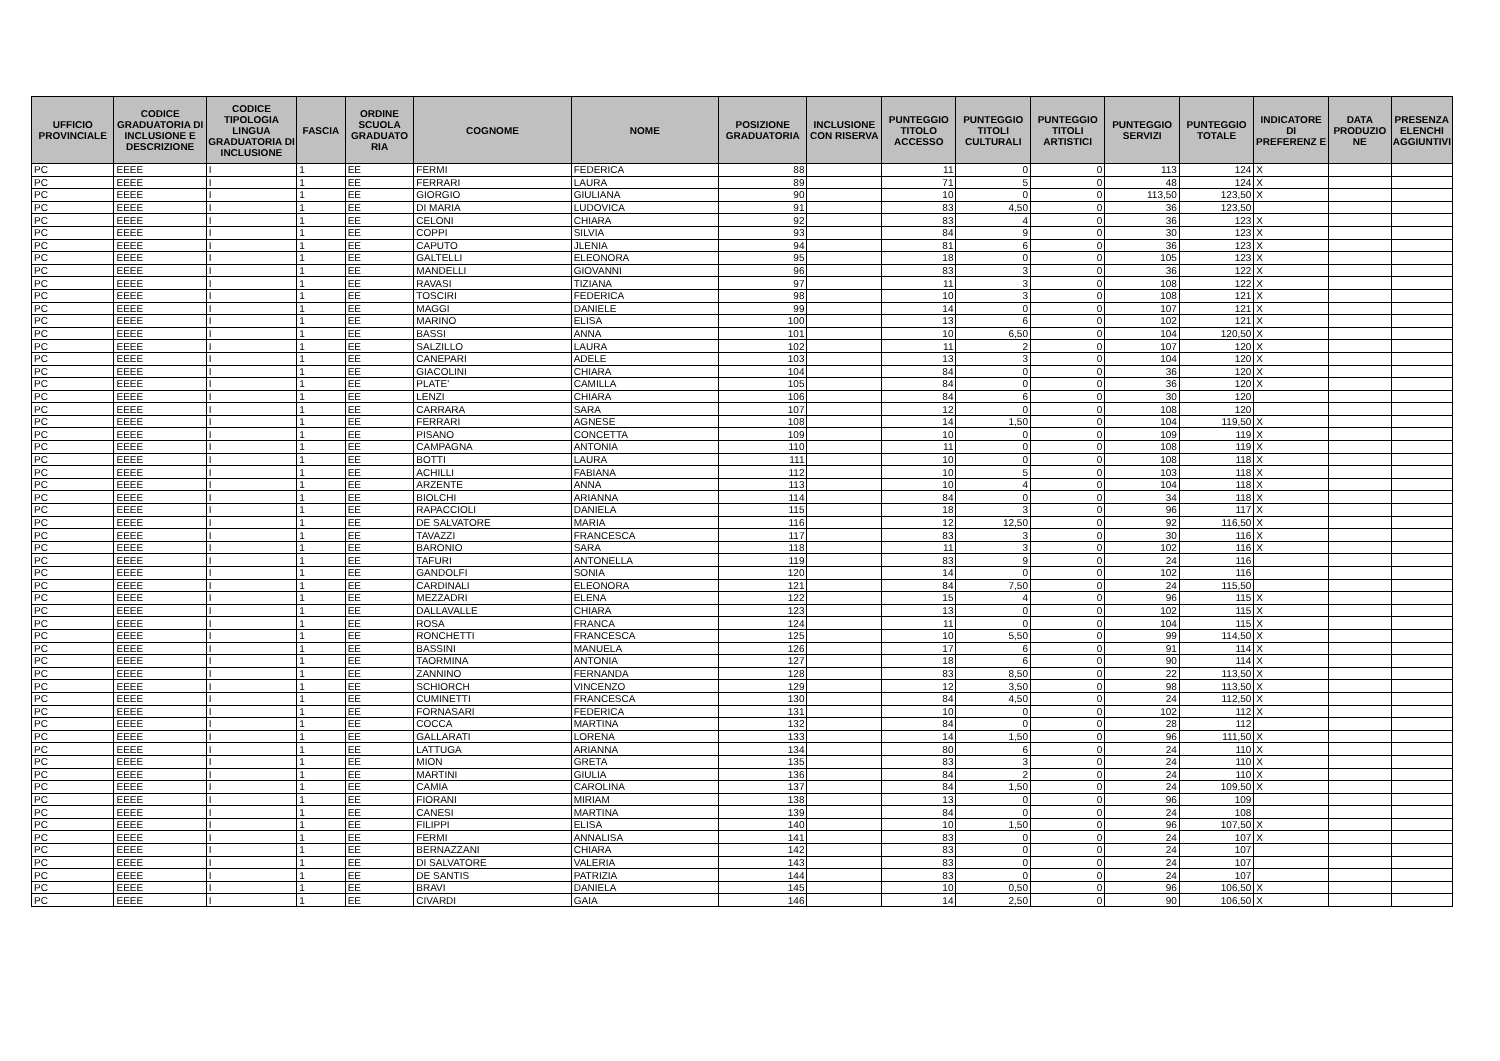| UFFICIO PROVINCIALE | CODICE GRADUATORIA DI INCLUSIONE E DESCRIZIONE | CODICE TIPOLOGIA LINGUA GRADUATORIA DI INCLUSIONE | FASCIA | ORDINE SCUOLA GRADUATO RIA | COGNOME | NOME | POSIZIONE GRADUATORIA | INCLUSIONE CON RISERVA | PUNTEGGIO TITOLO ACCESSO | PUNTEGGIO TITOLI CULTURALI | PUNTEGGIO TITOLI ARTISTICI | PUNTEGGIO SERVIZI | PUNTEGGIO TOTALE | INDICATORE DI PREFERENZ E | DATA PRODUZIO NE | PRESENZA ELENCHI AGGIUNTIVI |
| --- | --- | --- | --- | --- | --- | --- | --- | --- | --- | --- | --- | --- | --- | --- | --- | --- |
| PC | EEEE | I | 1 | EE | FERMI | FEDERICA | 88 | | 11 | 0 | 0 | 113 | 124 | X | | |
| PC | EEEE | I | 1 | EE | FERRARI | LAURA | 89 | | 71 | 5 | 0 | 48 | 124 | X | | |
| PC | EEEE | I | 1 | EE | GIORGIO | GIULIANA | 90 | | 10 | 0 | 0 | 113,50 | 123,50 | X | | |
| PC | EEEE | I | 1 | EE | DI MARIA | LUDOVICA | 91 | | 83 | 4,50 | 0 | 36 | 123,50 | | | |
| PC | EEEE | I | 1 | EE | CELONI | CHIARA | 92 | | 83 | 4 | 0 | 36 | 123 | X | | |
| PC | EEEE | I | 1 | EE | COPPI | SILVIA | 93 | | 84 | 9 | 0 | 30 | 123 | X | | |
| PC | EEEE | I | 1 | EE | CAPUTO | JLENIA | 94 | | 81 | 6 | 0 | 36 | 123 | X | | |
| PC | EEEE | I | 1 | EE | GALTELLI | ELEONORA | 95 | | 18 | 0 | 0 | 105 | 123 | X | | |
| PC | EEEE | I | 1 | EE | MANDELLI | GIOVANNI | 96 | | 83 | 3 | 0 | 36 | 122 | X | | |
| PC | EEEE | I | 1 | EE | RAVASI | TIZIANA | 97 | | 11 | 3 | 0 | 108 | 122 | X | | |
| PC | EEEE | I | 1 | EE | TOSCIRI | FEDERICA | 98 | | 10 | 3 | 0 | 108 | 121 | X | | |
| PC | EEEE | I | 1 | EE | MAGGI | DANIELE | 99 | | 14 | 0 | 0 | 107 | 121 | X | | |
| PC | EEEE | I | 1 | EE | MARINO | ELISA | 100 | | 13 | 6 | 0 | 102 | 121 | X | | |
| PC | EEEE | I | 1 | EE | BASSI | ANNA | 101 | | 10 | 6,50 | 0 | 104 | 120,50 | X | | |
| PC | EEEE | I | 1 | EE | SALZILLO | LAURA | 102 | | 11 | 2 | 0 | 107 | 120 | X | | |
| PC | EEEE | I | 1 | EE | CANEPARI | ADELE | 103 | | 13 | 3 | 0 | 104 | 120 | X | | |
| PC | EEEE | I | 1 | EE | GIACOLINI | CHIARA | 104 | | 84 | 0 | 0 | 36 | 120 | X | | |
| PC | EEEE | I | 1 | EE | PLATE' | CAMILLA | 105 | | 84 | 0 | 0 | 36 | 120 | X | | |
| PC | EEEE | I | 1 | EE | LENZI | CHIARA | 106 | | 84 | 6 | 0 | 30 | 120 | | | |
| PC | EEEE | I | 1 | EE | CARRARA | SARA | 107 | | 12 | 0 | 0 | 108 | 120 | | | |
| PC | EEEE | I | 1 | EE | FERRARI | AGNESE | 108 | | 14 | 1,50 | 0 | 104 | 119,50 | X | | |
| PC | EEEE | I | 1 | EE | PISANO | CONCETTA | 109 | | 10 | 0 | 0 | 109 | 119 | X | | |
| PC | EEEE | I | 1 | EE | CAMPAGNA | ANTONIA | 110 | | 11 | 0 | 0 | 108 | 119 | X | | |
| PC | EEEE | I | 1 | EE | BOTTI | LAURA | 111 | | 10 | 0 | 0 | 108 | 118 | X | | |
| PC | EEEE | I | 1 | EE | ACHILLI | FABIANA | 112 | | 10 | 5 | 0 | 103 | 118 | X | | |
| PC | EEEE | I | 1 | EE | ARZENTE | ANNA | 113 | | 10 | 4 | 0 | 104 | 118 | X | | |
| PC | EEEE | I | 1 | EE | BIOLCHI | ARIANNA | 114 | | 84 | 0 | 0 | 34 | 118 | X | | |
| PC | EEEE | I | 1 | EE | RAPACCIOLI | DANIELA | 115 | | 18 | 3 | 0 | 96 | 117 | X | | |
| PC | EEEE | I | 1 | EE | DE SALVATORE | MARIA | 116 | | 12 | 12,50 | 0 | 92 | 116,50 | X | | |
| PC | EEEE | I | 1 | EE | TAVAZZI | FRANCESCA | 117 | | 83 | 3 | 0 | 30 | 116 | X | | |
| PC | EEEE | I | 1 | EE | BARONIO | SARA | 118 | | 11 | 3 | 0 | 102 | 116 | X | | |
| PC | EEEE | I | 1 | EE | TAFURI | ANTONELLA | 119 | | 83 | 9 | 0 | 24 | 116 | | | |
| PC | EEEE | I | 1 | EE | GANDOLFI | SONIA | 120 | | 14 | 0 | 0 | 102 | 116 | | | |
| PC | EEEE | I | 1 | EE | CARDINALI | ELEONORA | 121 | | 84 | 7,50 | 0 | 24 | 115,50 | | | |
| PC | EEEE | I | 1 | EE | MEZZADRI | ELENA | 122 | | 15 | 4 | 0 | 96 | 115 | X | | |
| PC | EEEE | I | 1 | EE | DALLAVALLE | CHIARA | 123 | | 13 | 0 | 0 | 102 | 115 | X | | |
| PC | EEEE | I | 1 | EE | ROSA | FRANCA | 124 | | 11 | 0 | 0 | 104 | 115 | X | | |
| PC | EEEE | I | 1 | EE | RONCHETTI | FRANCESCA | 125 | | 10 | 5,50 | 0 | 99 | 114,50 | X | | |
| PC | EEEE | I | 1 | EE | BASSINI | MANUELA | 126 | | 17 | 6 | 0 | 91 | 114 | X | | |
| PC | EEEE | I | 1 | EE | TAORMINA | ANTONIA | 127 | | 18 | 6 | 0 | 90 | 114 | X | | |
| PC | EEEE | I | 1 | EE | ZANNINO | FERNANDA | 128 | | 83 | 8,50 | 0 | 22 | 113,50 | X | | |
| PC | EEEE | I | 1 | EE | SCHIORCH | VINCENZO | 129 | | 12 | 3,50 | 0 | 98 | 113,50 | X | | |
| PC | EEEE | I | 1 | EE | CUMINETTI | FRANCESCA | 130 | | 84 | 4,50 | 0 | 24 | 112,50 | X | | |
| PC | EEEE | I | 1 | EE | FORNASARI | FEDERICA | 131 | | 10 | 0 | 0 | 102 | 112 | X | | |
| PC | EEEE | I | 1 | EE | COCCA | MARTINA | 132 | | 84 | 0 | 0 | 28 | 112 | | | |
| PC | EEEE | I | 1 | EE | GALLARATI | LORENA | 133 | | 14 | 1,50 | 0 | 96 | 111,50 | X | | |
| PC | EEEE | I | 1 | EE | LATTUGA | ARIANNA | 134 | | 80 | 6 | 0 | 24 | 110 | X | | |
| PC | EEEE | I | 1 | EE | MION | GRETA | 135 | | 83 | 3 | 0 | 24 | 110 | X | | |
| PC | EEEE | I | 1 | EE | MARTINI | GIULIA | 136 | | 84 | 2 | 0 | 24 | 110 | X | | |
| PC | EEEE | I | 1 | EE | CAMIA | CAROLINA | 137 | | 84 | 1,50 | 0 | 24 | 109,50 | X | | |
| PC | EEEE | I | 1 | EE | FIORANI | MIRIAM | 138 | | 13 | 0 | 0 | 96 | 109 | | | |
| PC | EEEE | I | 1 | EE | CANESI | MARTINA | 139 | | 84 | 0 | 0 | 24 | 108 | | | |
| PC | EEEE | I | 1 | EE | FILIPPI | ELISA | 140 | | 10 | 1,50 | 0 | 96 | 107,50 | X | | |
| PC | EEEE | I | 1 | EE | FERMI | ANNALISA | 141 | | 83 | 0 | 0 | 24 | 107 | X | | |
| PC | EEEE | I | 1 | EE | BERNAZZANI | CHIARA | 142 | | 83 | 0 | 0 | 24 | 107 | | | |
| PC | EEEE | I | 1 | EE | DI SALVATORE | VALERIA | 143 | | 83 | 0 | 0 | 24 | 107 | | | |
| PC | EEEE | I | 1 | EE | DE SANTIS | PATRIZIA | 144 | | 83 | 0 | 0 | 24 | 107 | | | |
| PC | EEEE | I | 1 | EE | BRAVI | DANIELA | 145 | | 10 | 0,50 | 0 | 96 | 106,50 | X | | |
| PC | EEEE | I | 1 | EE | CIVARDI | GAIA | 146 | | 14 | 2,50 | 0 | 90 | 106,50 | X | | |